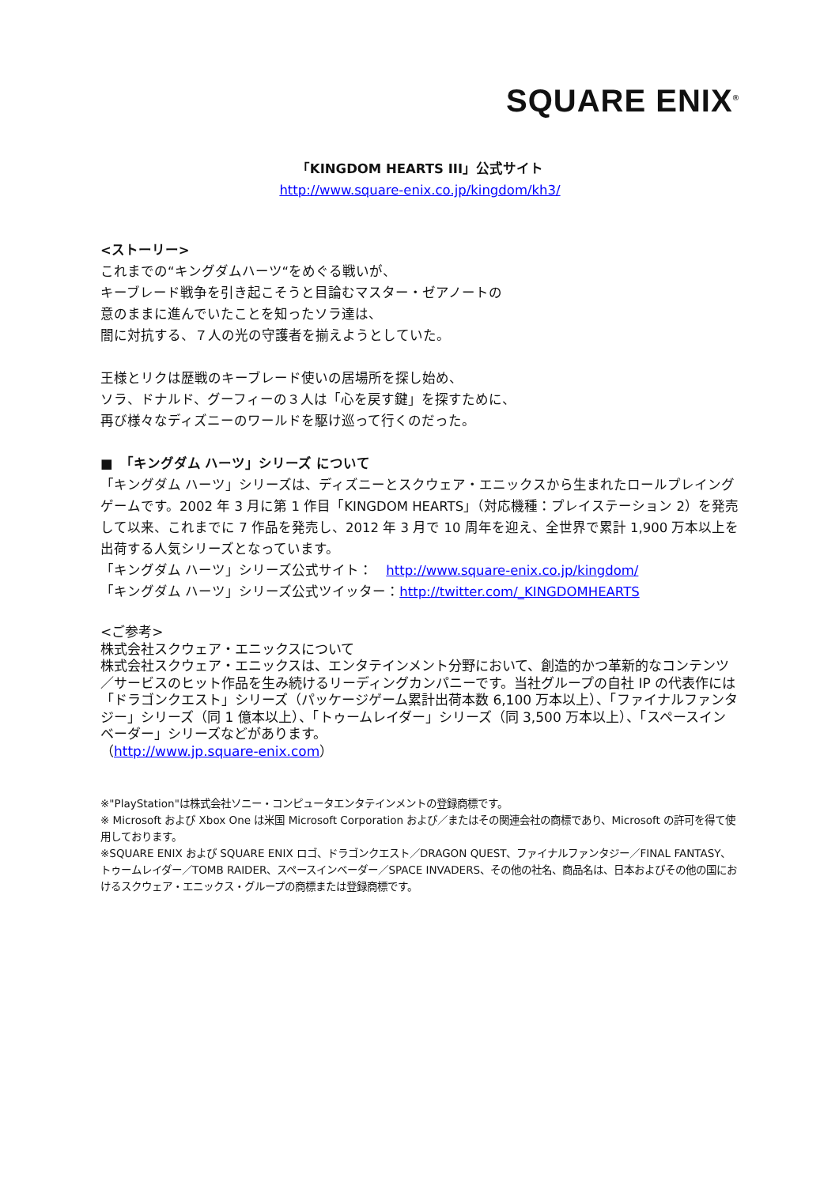SQUARE ENIX<sup>®</sup>
「KINGDOM HEARTS III」公式サイト
http://www.square-enix.co.jp/kingdom/kh3/
<ストーリー>
これまでの“キングダムハーツ“をめぐる戦いが、
キーブレード戦争を引き起こそうと目論むマスター・ゼアノートの
意のままに進んでいたことを知ったソラ達は、
闇に対抗する、７人の光の守護者を揃えようとしていた。
王様とリクは歴戦のキーブレード使いの居場所を探し始め、
ソラ、ドナルド、グーフィーの３人は「心を戻す鍵」を探すために、
再び様々なディズニーのワールドを駆け巡って行くのだった。
■　「キングダム ハーツ」シリーズ について
「キングダム ハーツ」シリーズは、ディズニーとスクウェア・エニックスから生まれたロールプレイングゲームです。2002 年 3 月に第 1 作目「KINGDOM HEARTS」（対応機種：プレイステーション 2）を発売して以来、これまでに 7 作品を発売し、2012 年 3 月で 10 周年を迎え、全世界で累計 1,900 万本以上を出荷する人気シリーズとなっています。
「キングダム ハーツ」シリーズ公式サイト：　http://www.square-enix.co.jp/kingdom/
「キングダム ハーツ」シリーズ公式ツイッター：http://twitter.com/_KINGDOMHEARTS
<ご参考>
株式会社スクウェア・エニックスについて
株式会社スクウェア・エニックスは、エンタテインメント分野において、創造的かつ革新的なコンテンツ／サービスのヒット作品を生み続けるリーディングカンパニーです。当社グループの自社 IP の代表作には「ドラゴンクエスト」シリーズ（パッケージゲーム累計出荷本数 6,100 万本以上）、「ファイナルファンタジー」シリーズ（同 1 億本以上）、「トゥームレイダー」シリーズ（同 3,500 万本以上）、「スペースインベーダー」シリーズなどがあります。
（http://www.jp.square-enix.com）
※"PlayStation"は株式会社ソニー・コンピュータエンタテインメントの登録商標です。
※ Microsoft および Xbox One は米国 Microsoft Corporation および／またはその関連会社の商標であり、Microsoft の許可を得て使用しております。
※SQUARE ENIX および SQUARE ENIX ロゴ、ドラゴンクエスト／DRAGON QUEST、ファイナルファンタジー／FINAL FANTASY、トゥームレイダー／TOMB RAIDER、スペースインベーダー／SPACE INVADERS、その他の社名、商品名は、日本およびその他の国におけるスクウェア・エニックス・グループの商標または登録商標です。